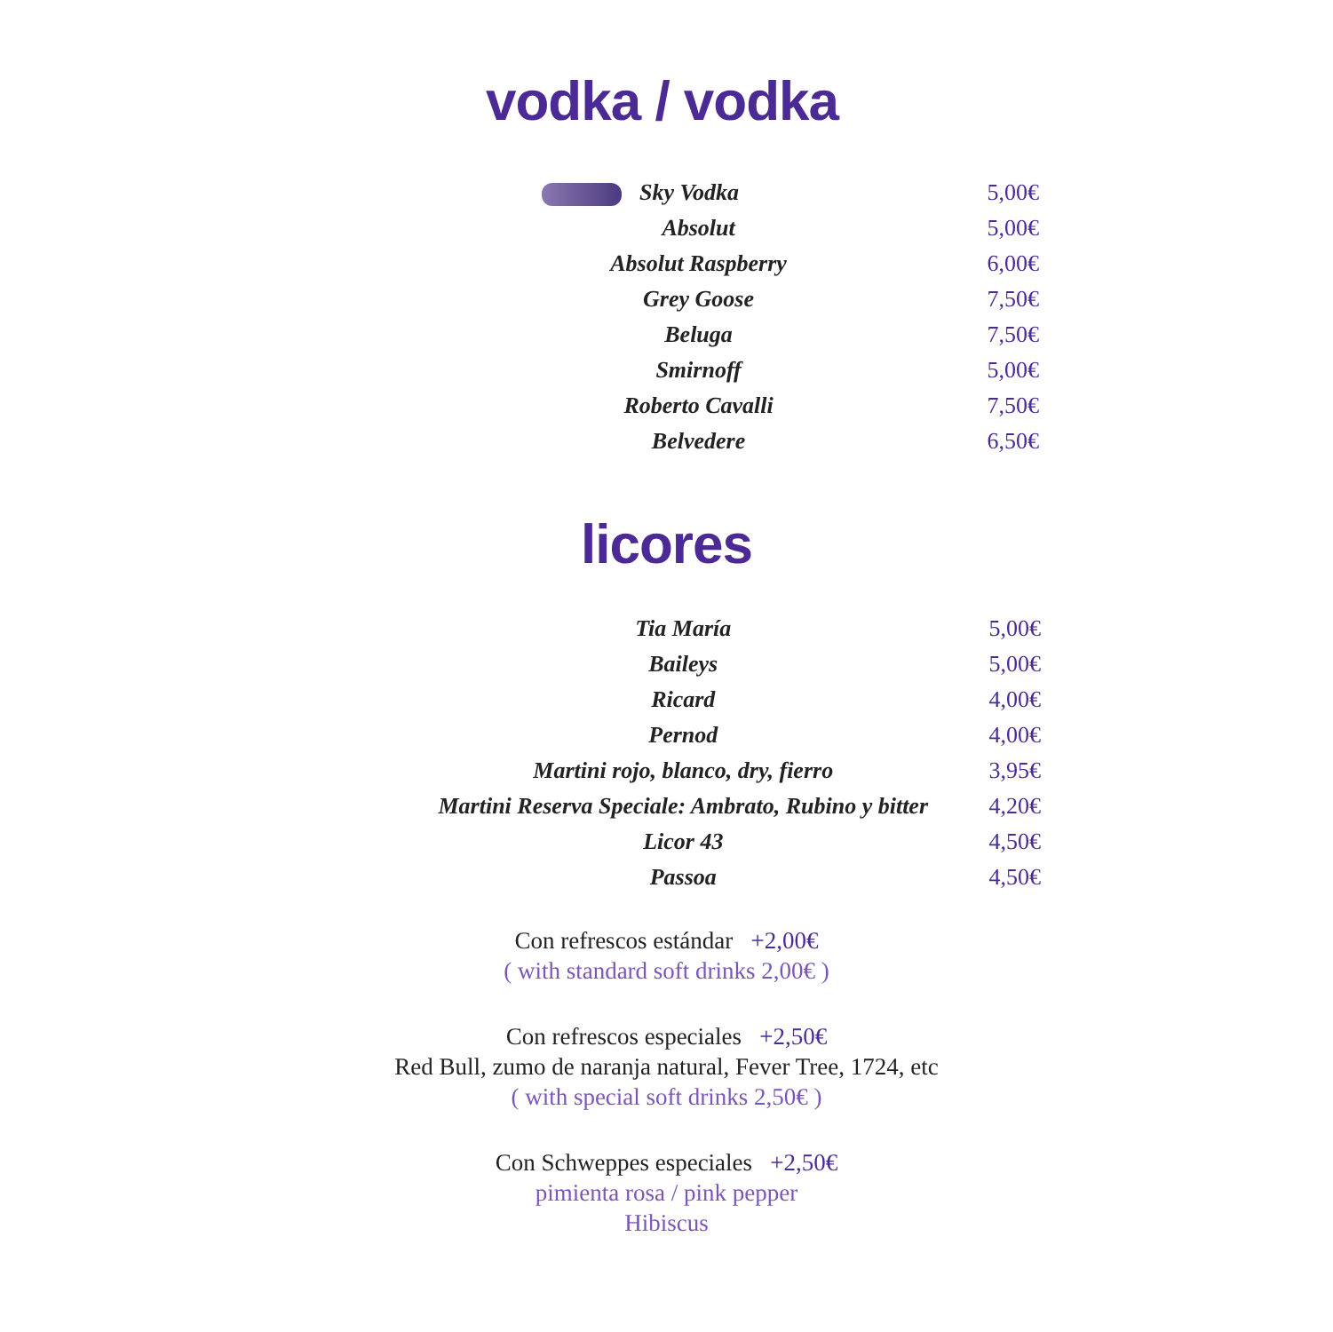vodka / vodka
| Sky Vodka | 5,00€ |
| Absolut | 5,00€ |
| Absolut Raspberry | 6,00€ |
| Grey Goose | 7,50€ |
| Beluga | 7,50€ |
| Smirnoff | 5,00€ |
| Roberto Cavalli | 7,50€ |
| Belvedere | 6,50€ |
licores
| Tia María | 5,00€ |
| Baileys | 5,00€ |
| Ricard | 4,00€ |
| Pernod | 4,00€ |
| Martini rojo, blanco, dry, fierro | 3,95€ |
| Martini Reserva Speciale: Ambrato, Rubino y bitter | 4,20€ |
| Licor 43 | 4,50€ |
| Passoa | 4,50€ |
Con refrescos estándar +2,00€
( with standard soft drinks 2,00€ )
Con refrescos especiales +2,50€
Red Bull, zumo de naranja natural, Fever Tree, 1724, etc
( with special soft drinks 2,50€ )
Con Schweppes especiales +2,50€
pimienta rosa / pink pepper
Hibiscus